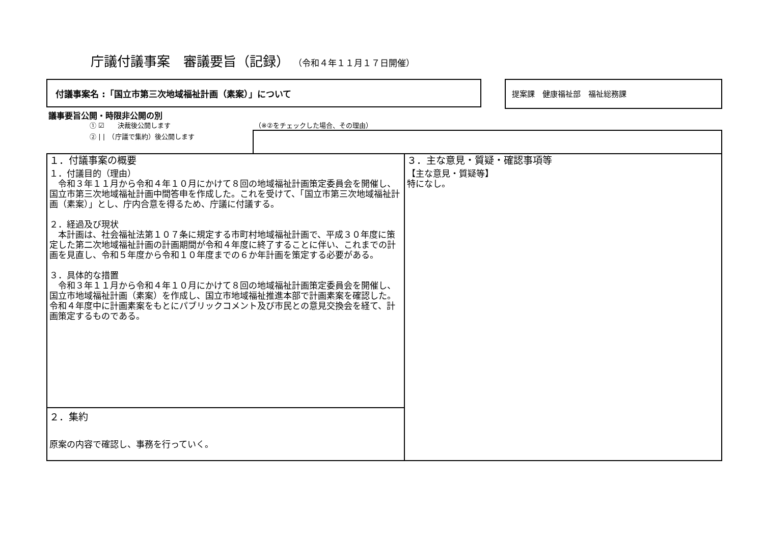庁議付議事案　審議要旨（記録） （令和４年１１月１７日開催）
付議事案名 :「国立市第三次地域福祉計画（素案）」について 提案課　健康福祉部　福祉総務課
議事要旨公開・時限非公開の別
① ☑　　決裁後公開します
② | |　（庁議で集約）後公開します
（※②をチェックした場合、その理由）
１．付議事案の概要
１．付議目的（理由）
　令和３年１１月から令和４年１０月にかけて８回の地域福祉計画策定委員会を開催し、国立市第三次地域福祉計画中間答申を作成した。これを受けて、「国立市第三次地域福祉計画（素案）」とし、庁内合意を得るため、庁議に付議する。
２．経過及び現状
　本計画は、社会福祉法第１０７条に規定する市町村地域福祉計画で、平成３０年度に策定した第二次地域福祉計画の計画期間が令和４年度に終了することに伴い、これまでの計画を見直し、令和５年度から令和１０年度までの６か年計画を策定する必要がある。
３．具体的な措置
　令和３年１１月から令和４年１０月にかけて８回の地域福祉計画策定委員会を開催し、国立市地域福祉計画（素案）を作成し、国立市地域福祉推進本部で計画素案を確認した。令和４年度中に計画素案をもとにパブリックコメント及び市民との意見交換会を経て、計画策定するものである。
２．集約
原案の内容で確認し、事務を行っていく。
３．主な意見・質疑・確認事項等
【主な意見・質疑等】
特になし。